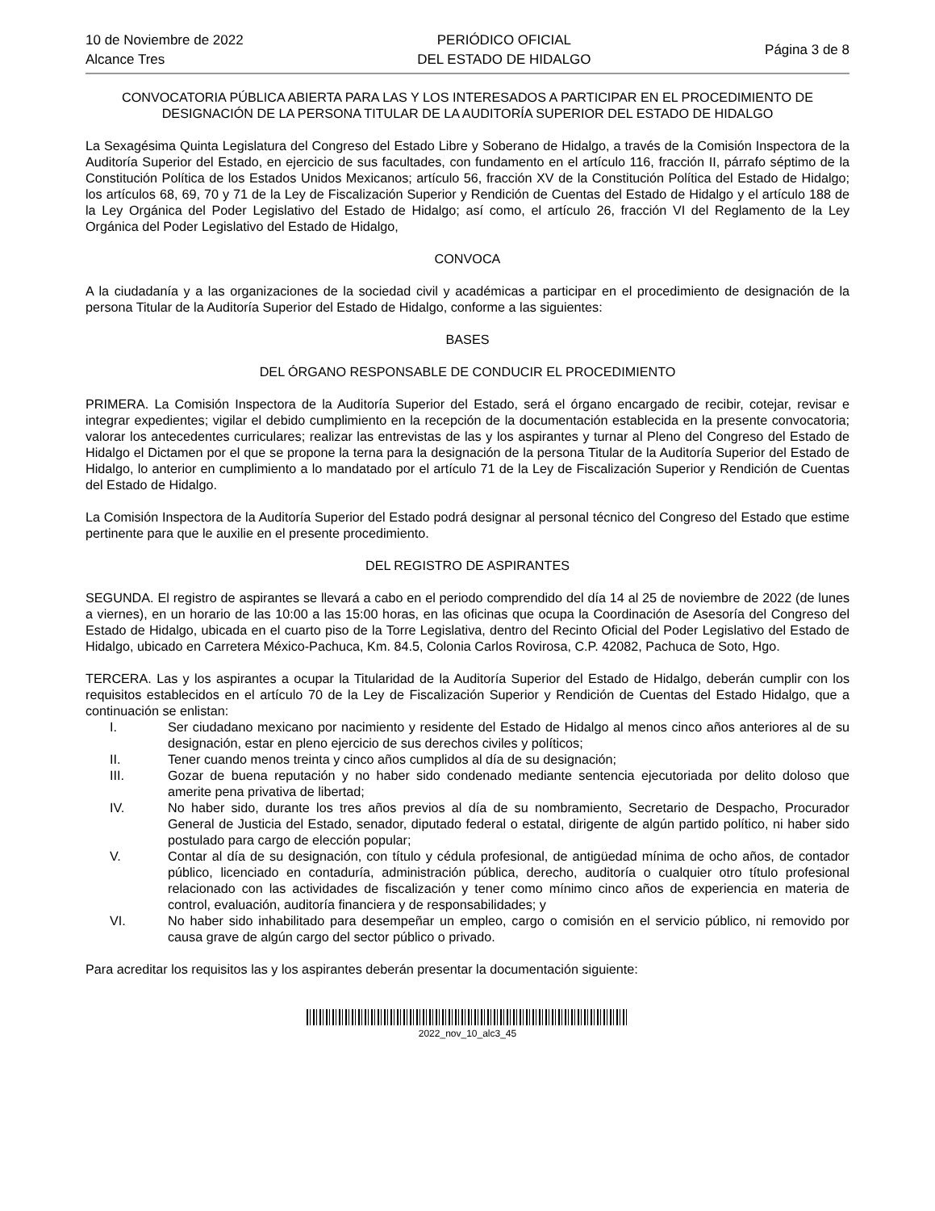10 de Noviembre de 2022
Alcance Tres
PERIÓDICO OFICIAL
DEL ESTADO DE HIDALGO
Página 3 de 8
CONVOCATORIA PÚBLICA ABIERTA PARA LAS Y LOS INTERESADOS A PARTICIPAR EN EL PROCEDIMIENTO DE DESIGNACIÓN DE LA PERSONA TITULAR DE LA AUDITORÍA SUPERIOR DEL ESTADO DE HIDALGO
La Sexagésima Quinta Legislatura del Congreso del Estado Libre y Soberano de Hidalgo, a través de la Comisión Inspectora de la Auditoría Superior del Estado, en ejercicio de sus facultades, con fundamento en el artículo 116, fracción II, párrafo séptimo de la Constitución Política de los Estados Unidos Mexicanos; artículo 56, fracción XV de la Constitución Política del Estado de Hidalgo; los artículos 68, 69, 70 y 71 de la Ley de Fiscalización Superior y Rendición de Cuentas del Estado de Hidalgo y el artículo 188 de la Ley Orgánica del Poder Legislativo del Estado de Hidalgo; así como, el artículo 26, fracción VI del Reglamento de la Ley Orgánica del Poder Legislativo del Estado de Hidalgo,
CONVOCA
A la ciudadanía y a las organizaciones de la sociedad civil y académicas a participar en el procedimiento de designación de la persona Titular de la Auditoría Superior del Estado de Hidalgo, conforme a las siguientes:
BASES
DEL ÓRGANO RESPONSABLE DE CONDUCIR EL PROCEDIMIENTO
PRIMERA. La Comisión Inspectora de la Auditoría Superior del Estado, será el órgano encargado de recibir, cotejar, revisar e integrar expedientes; vigilar el debido cumplimiento en la recepción de la documentación establecida en la presente convocatoria; valorar los antecedentes curriculares; realizar las entrevistas de las y los aspirantes y turnar al Pleno del Congreso del Estado de Hidalgo el Dictamen por el que se propone la terna para la designación de la persona Titular de la Auditoría Superior del Estado de Hidalgo, lo anterior en cumplimiento a lo mandatado por el artículo 71 de la Ley de Fiscalización Superior y Rendición de Cuentas del Estado de Hidalgo.
La Comisión Inspectora de la Auditoría Superior del Estado podrá designar al personal técnico del Congreso del Estado que estime pertinente para que le auxilie en el presente procedimiento.
DEL REGISTRO DE ASPIRANTES
SEGUNDA. El registro de aspirantes se llevará a cabo en el periodo comprendido del día 14 al 25 de noviembre de 2022 (de lunes a viernes), en un horario de las 10:00 a las 15:00 horas, en las oficinas que ocupa la Coordinación de Asesoría del Congreso del Estado de Hidalgo, ubicada en el cuarto piso de la Torre Legislativa, dentro del Recinto Oficial del Poder Legislativo del Estado de Hidalgo, ubicado en Carretera México-Pachuca, Km. 84.5, Colonia Carlos Rovirosa, C.P. 42082, Pachuca de Soto, Hgo.
TERCERA. Las y los aspirantes a ocupar la Titularidad de la Auditoría Superior del Estado de Hidalgo, deberán cumplir con los requisitos establecidos en el artículo 70 de la Ley de Fiscalización Superior y Rendición de Cuentas del Estado Hidalgo, que a continuación se enlistan:
I. Ser ciudadano mexicano por nacimiento y residente del Estado de Hidalgo al menos cinco años anteriores al de su designación, estar en pleno ejercicio de sus derechos civiles y políticos;
II. Tener cuando menos treinta y cinco años cumplidos al día de su designación;
III. Gozar de buena reputación y no haber sido condenado mediante sentencia ejecutoriada por delito doloso que amerite pena privativa de libertad;
IV. No haber sido, durante los tres años previos al día de su nombramiento, Secretario de Despacho, Procurador General de Justicia del Estado, senador, diputado federal o estatal, dirigente de algún partido político, ni haber sido postulado para cargo de elección popular;
V. Contar al día de su designación, con título y cédula profesional, de antigüedad mínima de ocho años, de contador público, licenciado en contaduría, administración pública, derecho, auditoría o cualquier otro título profesional relacionado con las actividades de fiscalización y tener como mínimo cinco años de experiencia en materia de control, evaluación, auditoría financiera y de responsabilidades; y
VI. No haber sido inhabilitado para desempeñar un empleo, cargo o comisión en el servicio público, ni removido por causa grave de algún cargo del sector público o privado.
Para acreditar los requisitos las y los aspirantes deberán presentar la documentación siguiente:
2022_nov_10_alc3_45